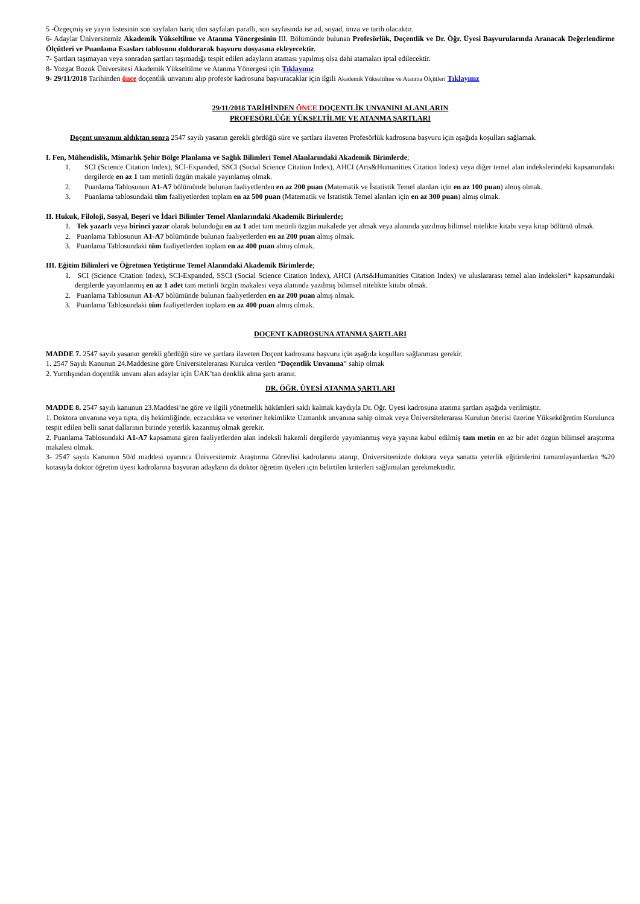5 -Özgeçmiş ve yayın listesinin son sayfaları hariç tüm sayfaları paraflı, son sayfasında ise ad, soyad, imza ve tarih olacaktır.
6- Adaylar Üniversitemiz Akademik Yükseltilme ve Atanma Yönergesinin III. Bölümünde bulunan Profesörlük, Doçentlik ve Dr. Öğr. Üyesi Başvurularında Aranacak Değerlendirme Ölçütleri ve Puanlama Esasları tablosunu doldurarak başvuru dosyasına ekleyecektir.
7- Şartları taşımayan veya sonradan şartları taşımadığı tespit edilen adayların ataması yapılmış olsa dahi atamaları iptal edilecektir.
8- Yozgat Bozok Üniversitesi Akademik Yükseltilme ve Atanma Yönergesi için Tıklayınız
9- 29/11/2018 Tarihinden önce doçentlik unvanını alıp profesör kadrosuna başvuracaklar için ilgili Akademik Yükseltilme ve Atanma Ölçütleri Tıklayınız
29/11/2018 TARİHİNDEN ÖNCE DOÇENTLİK UNVANINI ALANLARIN
PROFESÖRLÜĞE YÜKSELTİLME VE ATANMA ŞARTLARI
Doçent unvanını aldıktan sonra 2547 sayılı yasanın gerekli gördüğü süre ve şartlara ilaveten Profesörlük kadrosuna başvuru için aşağıda koşulları sağlamak.
I. Fen, Mühendislik, Mimarlık Şehir Bölge Planlama ve Sağlık Bilimleri Temel Alanlarındaki Akademik Birimlerde;
1. SCI (Science Citation Index), SCI-Expanded, SSCI (Social Science Citation Index), AHCI (Arts&Humanities Citation Index) veya diğer temel alan indekslerindeki kapsamındaki dergilerde en az 1 tam metinli özgün makale yayınlamış olmak.
2. Puanlama Tablosunun A1-A7 bölümünde bulunan faaliyetlerden en az 200 puan (Matematik ve İstatistik Temel alanları için en az 100 puan) almış olmak.
3. Puanlama tablosundaki tüm faaliyetlerden toplam en az 500 puan (Matematik ve İstatistik Temel alanları için en az 300 puan) almış olmak.
II. Hukuk, Filoloji, Sosyal, Beşeri ve İdari Bilimler Temel Alanlarındaki Akademik Birimlerde;
1. Tek yazarlı veya birinci yazar olarak bulunduğu en az 1 adet tam metinli özgün makalede yer almak veya alanında yazılmış bilimsel nitelikte kitabı veya kitap bölümü olmak.
2. Puanlama Tablosunun A1-A7 bölümünde bulunan faaliyetlerden en az 200 puan almış olmak.
3. Puanlama Tablosundaki tüm faaliyetlerden toplam en az 400 puan almış olmak.
III. Eğitim Bilimleri ve Öğretmen Yetiştirme Temel Alanındaki Akademik Birimlerde;
1. SCI (Science Citation Index), SCI-Expanded, SSCI (Social Science Citation Index), AHCI (Arts&Humanities Citation Index) ve uluslararası temel alan indeksleri* kapsamındaki dergilerde yayımlanmış en az 1 adet tam metinli özgün makalesi veya alanında yazılmış bilimsel nitelikte kitabı olmak.
2. Puanlama Tablosunun A1-A7 bölümünde bulunan faaliyetlerden en az 200 puan almış olmak.
3. Puanlama Tablosundaki tüm faaliyetlerden toplam en az 400 puan almış olmak.
DOÇENT KADROSUNA ATANMA ŞARTLARI
MADDE 7. 2547 sayılı yasanın gerekli gördüğü süre ve şartlara ilaveten Doçent kadrosuna başvuru için aşağıda koşulları sağlanması gerekir.
1. 2547 Sayılı Kanunun 24.Maddesine göre Üniversitelerarası Kurulca verilen “Doçentlik Unvanına” sahip olmak
2. Yurtdışından doçentlik unvanı alan adaylar için ÜAK’tan denklik alma şartı aranır.
DR. ÖĞR. ÜYESİ ATANMA ŞARTLARI
MADDE 8. 2547 sayılı kanunun 23.Maddesi’ne göre ve ilgili yönetmelik hükümleri saklı kalmak kaydıyla Dr. Öğr. Üyesi kadrosuna atanma şartları aşağıda verilmiştir.
1. Doktora unvanına veya tıpta, diş hekimliğinde, eczacılıkta ve veteriner hekimlikte Uzmanlık unvanına sahip olmak veya Üniversitelerarası Kurulun önerisi üzerine Yükseköğretim Kurulunca tespit edilen belli sanat dallarının birinde yeterlik kazanmış olmak gerekir.
2. Puanlama Tablosundaki A1-A7 kapsamına giren faaliyetlerden alan indeksli hakemli dergilerde yayımlanmış veya yayına kabul edilmiş tam metin en az bir adet özgün bilimsel araştırma makalesi olmak.
3- 2547 sayılı Kanunun 50/d maddesi uyarınca Üniversitemiz Araştırma Görevlisi kadrolarına atanıp, Üniversitemizde doktora veya sanatta yeterlik eğitimlerini tamamlayanlardan %20 kotasıyla doktor öğretim üyesi kadrolarına başvuran adayların da doktor öğretim üyeleri için belirtilen kriterleri sağlamaları gerekmektedir.